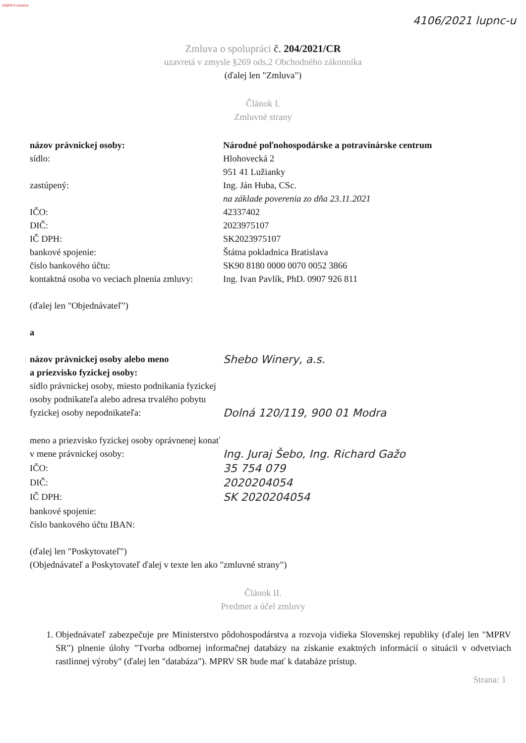HiQPdf Evaluation
4106/2021 lupnc-u
Zmluva o spolupráci č. 204/2021/CR
uzavretá v zmysle §269 ods.2 Obchodného zákonníka
(ďalej len "Zmluva")
Článok I.
Zmluvné strany
| názov právnickej osoby: | Národné poľnohospodárske a potravinárske centrum |
| sídlo: | Hlohovecká 2 951 41 Lužianky |
| zastúpený: | Ing. Ján Huba, CSc. na základe poverenia zo dňa 23.11.2021 |
| IČO: | 42337402 |
| DIČ: | 2023975107 |
| IČ DPH: | SK2023975107 |
| bankové spojenie: | Štátna pokladnica Bratislava |
| číslo bankového účtu: | SK90 8180 0000 0070 0052 3866 |
| kontaktná osoba vo veciach plnenia zmluvy: | Ing. Ivan Pavlík, PhD. 0907 926 811 |
(ďalej len "Objednávateľ")
a
| názov právnickej osoby alebo meno a priezvisko fyzickej osoby: | Shebo Winery, a.s. |
| sídlo právnickej osoby, miesto podnikania fyzickej osoby podnikateľa alebo adresa trvalého pobytu fyzickej osoby nepodnikateľa: | Dolná 120/119, 900 01 Modra |
| meno a priezvisko fyzickej osoby oprávnenej konať v mene právnickej osoby: | Ing. Juraj Šebo, Ing. Richard Gažo |
| IČO: | 35 754 079 |
| DIČ: | 2020204054 |
| IČ DPH: | SK 2020204054 |
| bankové spojenie: | |
| číslo bankového účtu IBAN: | |
(ďalej len "Poskytovateľ")
(Objednávateľ a Poskytovateľ ďalej v texte len ako "zmluvné strany")
Článok II.
Predmet a účel zmluvy
1. Objednávateľ zabezpečuje pre Ministerstvo pôdohospodárstva a rozvoja vidieka Slovenskej republiky (ďalej len "MPRV SR") plnenie úlohy "Tvorba odbornej informačnej databázy na získanie exaktných informácií o situácii v odvetviach rastlinnej výroby" (ďalej len "databáza"). MPRV SR bude mať k databáze prístup.
Strana: 1